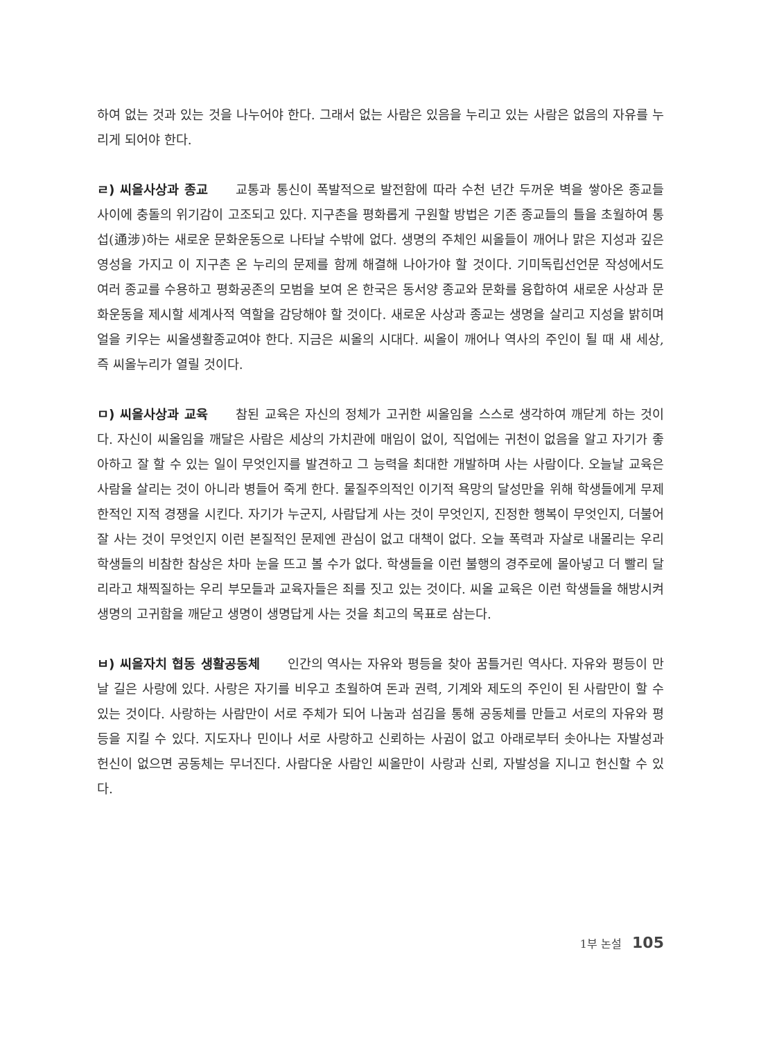하여 없는 것과 있는 것을 나누어야 한다. 그래서 없는 사람은 있음을 누리고 있는 사람은 없음의 자유를 누리게 되어야 한다.
ㄹ) 씨올사상과 종교 교통과 통신이 폭발적으로 발전함에 따라 수천 년간 두꺼운 벽을 쌓아온 종교들 사이에 충돌의 위기감이 고조되고 있다. 지구촌을 평화롭게 구원할 방법은 기존 종교들의 틀을 초월하여 통섭(通涉)하는 새로운 문화운동으로 나타날 수밖에 없다. 생명의 주체인 씨올들이 깨어나 맑은 지성과 깊은 영성을 가지고 이 지구촌 온 누리의 문제를 함께 해결해 나아가야 할 것이다. 기미독립선언문 작성에서도 여러 종교를 수용하고 평화공존의 모범을 보여 온 한국은 동서양 종교와 문화를 융합하여 새로운 사상과 문화운동을 제시할 세계사적 역할을 감당해야 할 것이다. 새로운 사상과 종교는 생명을 살리고 지성을 밝히며 얼을 키우는 씨올생활종교여야 한다. 지금은 씨올의 시대다. 씨올이 깨어나 역사의 주인이 될 때 새 세상, 즉 씨올누리가 열릴 것이다.
ㅁ) 씨올사상과 교육 참된 교육은 자신의 정체가 고귀한 씨올임을 스스로 생각하여 깨닫게 하는 것이다. 자신이 씨올임을 깨달은 사람은 세상의 가치관에 매임이 없이, 직업에는 귀천이 없음을 알고 자기가 좋아하고 잘 할 수 있는 일이 무엇인지를 발견하고 그 능력을 최대한 개발하며 사는 사람이다. 오늘날 교육은 사람을 살리는 것이 아니라 병들어 죽게 한다. 물질주의적인 이기적 욕망의 달성만을 위해 학생들에게 무제한적인 지적 경쟁을 시킨다. 자기가 누군지, 사람답게 사는 것이 무엇인지, 진정한 행복이 무엇인지, 더불어 잘 사는 것이 무엇인지 이런 본질적인 문제엔 관심이 없고 대책이 없다. 오늘 폭력과 자살로 내몰리는 우리 학생들의 비참한 참상은 차마 눈을 뜨고 볼 수가 없다. 학생들을 이런 불행의 경주로에 몰아넣고 더 빨리 달리라고 채찍질하는 우리 부모들과 교육자들은 죄를 짓고 있는 것이다. 씨올 교육은 이런 학생들을 해방시켜 생명의 고귀함을 깨닫고 생명이 생명답게 사는 것을 최고의 목표로 삼는다.
ㅂ) 씨올자치 협동 생활공동체 인간의 역사는 자유와 평등을 찾아 꿈틀거린 역사다. 자유와 평등이 만날 길은 사랑에 있다. 사랑은 자기를 비우고 초월하여 돈과 권력, 기계와 제도의 주인이 된 사람만이 할 수 있는 것이다. 사랑하는 사람만이 서로 주체가 되어 나눔과 섬김을 통해 공동체를 만들고 서로의 자유와 평등을 지킬 수 있다. 지도자나 민이나 서로 사랑하고 신뢰하는 사귐이 없고 아래로부터 솟아나는 자발성과 헌신이 없으면 공동체는 무너진다. 사람다운 사람인 씨올만이 사랑과 신뢰, 자발성을 지니고 헌신할 수 있다.
1부 논설 105